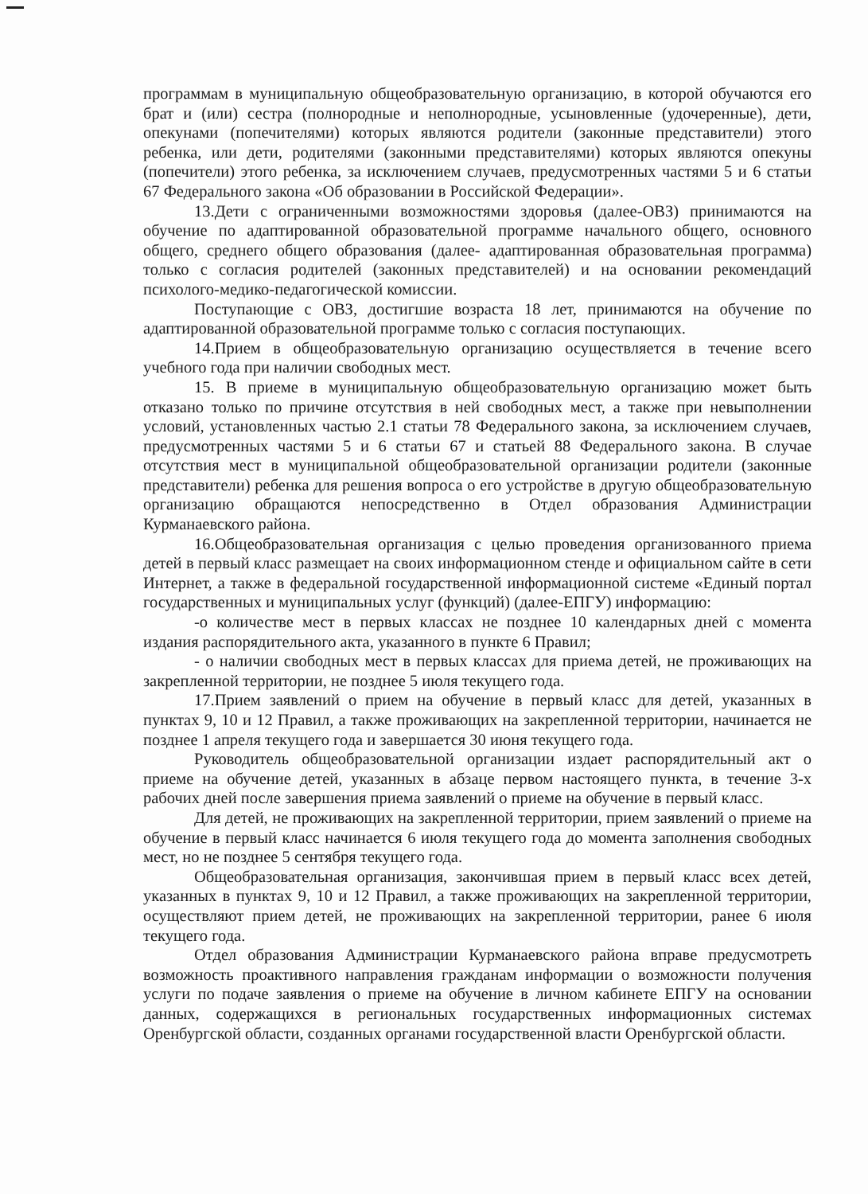программам в муниципальную общеобразовательную организацию, в которой обучаются его брат и (или) сестра (полнородные и неполнородные, усыновленные (удочеренные), дети, опекунами (попечителями) которых являются родители (законные представители) этого ребенка, или дети, родителями (законными представителями) которых являются опекуны (попечители) этого ребенка, за исключением случаев, предусмотренных частями 5 и 6 статьи 67 Федерального закона «Об образовании в Российской Федерации».
13.Дети с ограниченными возможностями здоровья (далее-ОВЗ) принимаются на обучение по адаптированной образовательной программе начального общего, основного общего, среднего общего образования (далее- адаптированная образовательная программа) только с согласия родителей (законных представителей) и на основании рекомендаций психолого-медико-педагогической комиссии.
Поступающие с ОВЗ, достигшие возраста 18 лет, принимаются на обучение по адаптированной образовательной программе только с согласия поступающих.
14.Прием в общеобразовательную организацию осуществляется в течение всего учебного года при наличии свободных мест.
15. В приеме в муниципальную общеобразовательную организацию может быть отказано только по причине отсутствия в ней свободных мест, а также при невыполнении условий, установленных частью 2.1 статьи 78 Федерального закона, за исключением случаев, предусмотренных частями 5 и 6 статьи 67 и статьей 88 Федерального закона. В случае отсутствия мест в муниципальной общеобразовательной организации родители (законные представители) ребенка для решения вопроса о его устройстве в другую общеобразовательную организацию обращаются непосредственно в Отдел образования Администрации Курманаевского района.
16.Общеобразовательная организация с целью проведения организованного приема детей в первый класс размещает на своих информационном стенде и официальном сайте в сети Интернет, а также в федеральной государственной информационной системе «Единый портал государственных и муниципальных услуг (функций) (далее-ЕПГУ) информацию:
-о количестве мест в первых классах не позднее 10 календарных дней с момента издания распорядительного акта, указанного в пункте 6 Правил;
- о наличии свободных мест в первых классах для приема детей, не проживающих на закрепленной территории, не позднее 5 июля текущего года.
17.Прием заявлений о прием на обучение в первый класс для детей, указанных в пунктах 9, 10 и 12 Правил, а также проживающих на закрепленной территории, начинается не позднее 1 апреля текущего года и завершается 30 июня текущего года.
Руководитель общеобразовательной организации издает распорядительный акт о приеме на обучение детей, указанных в абзаце первом настоящего пункта, в течение 3-х рабочих дней после завершения приема заявлений о приеме на обучение в первый класс.
Для детей, не проживающих на закрепленной территории, прием заявлений о приеме на обучение в первый класс начинается 6 июля текущего года до момента заполнения свободных мест, но не позднее 5 сентября текущего года.
Общеобразовательная организация, закончившая прием в первый класс всех детей, указанных в пунктах 9, 10 и 12 Правил, а также проживающих на закрепленной территории, осуществляют прием детей, не проживающих на закрепленной территории, ранее 6 июля текущего года.
Отдел образования Администрации Курманаевского района вправе предусмотреть возможность проактивного направления гражданам информации о возможности получения услуги по подаче заявления о приеме на обучение в личном кабинете ЕПГУ на основании данных, содержащихся в региональных государственных информационных системах Оренбургской области, созданных органами государственной власти Оренбургской области.